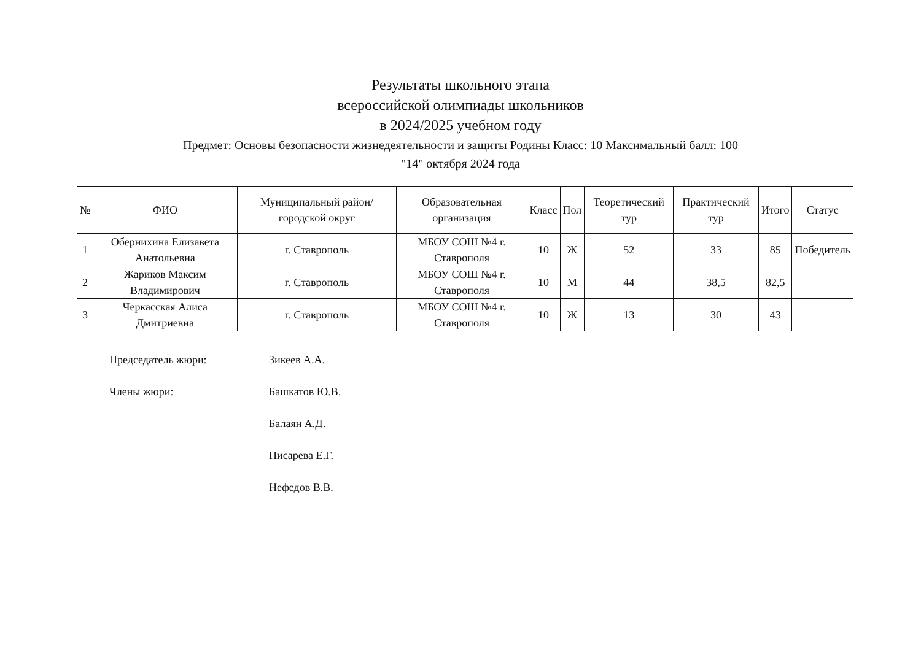Результаты школьного этапа
всероссийской олимпиады школьников
в 2024/2025 учебном году
Предмет: Основы безопасности жизнедеятельности и защиты Родины Класс: 10 Максимальный балл: 100
"14" октября 2024 года
| № | ФИО | Муниципальный район/городской округ | Образовательная организация | Класс | Пол | Теоретический тур | Практический тур | Итого | Статус |
| --- | --- | --- | --- | --- | --- | --- | --- | --- | --- |
| 1 | Обернихина Елизавета Анатольевна | г. Ставрополь | МБОУ СОШ №4 г. Ставрополя | 10 | Ж | 52 | 33 | 85 | Победитель |
| 2 | Жариков Максим Владимирович | г. Ставрополь | МБОУ СОШ №4 г. Ставрополя | 10 | М | 44 | 38,5 | 82,5 | |
| 3 | Черкасская Алиса Дмитриевна | г. Ставрополь | МБОУ СОШ №4 г. Ставрополя | 10 | Ж | 13 | 30 | 43 | |
Председатель жюри: Зикеев А.А.
Члены жюри: Башкатов Ю.В.
Балаян А.Д.
Писарева Е.Г.
Нефедов В.В.